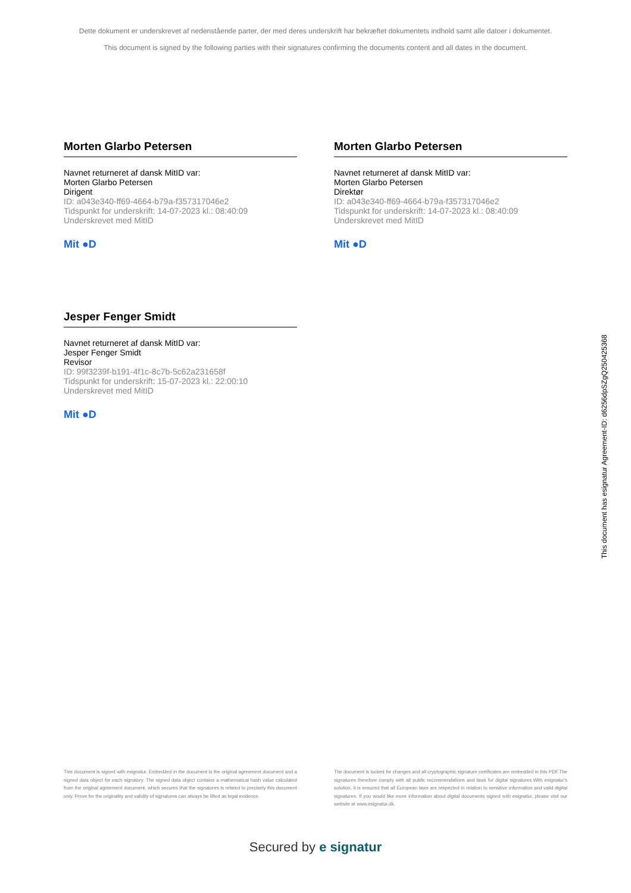Dette dokument er underskrevet af nedenstående parter, der med deres underskrift har bekræftet dokumentets indhold samt alle datoer i dokumentet.
This document is signed by the following parties with their signatures confirming the documents content and all dates in the document.
Morten Glarbo Petersen
Navnet returneret af dansk MitID var:
Morten Glarbo Petersen
Dirigent
ID: a043e340-ff69-4664-b79a-f357317046e2
Tidspunkt for underskrift: 14-07-2023 kl.: 08:40:09
Underskrevet med MitID
Mit ●D
Morten Glarbo Petersen
Navnet returneret af dansk MitID var:
Morten Glarbo Petersen
Direktør
ID: a043e340-ff69-4664-b79a-f357317046e2
Tidspunkt for underskrift: 14-07-2023 kl.: 08:40:09
Underskrevet med MitID
Mit ●D
Jesper Fenger Smidt
Navnet returneret af dansk MitID var:
Jesper Fenger Smidt
Revisor
ID: 99f3239f-b191-4f1c-8c7b-5c62a231658f
Tidspunkt for underskrift: 15-07-2023 kl.: 22:00:10
Underskrevet med MitID
Mit ●D
This document has esignatur Agreement-ID: d6256dpSZgQ250425368
This document is signed with esignatur. Embedded in the document is the original agreement document and a signed data object for each signatory. The signed data object contains a mathematical hash value calculated from the original agreement document, which secures that the signatures is related to precisely this document only. Prove for the originality and validity of signatures can always be lifted as legal evidence.
The document is locked for changes and all cryptographic signature certificates are embedded in this PDF.The signatures therefore comply with all public recommendations and laws for digital signatures.With esignatur's solution, it is ensured that all European laws are respected in relation to sensitive information and valid digital signatures. If you would like more information about digital documents signed with esignatur, please visit our website at www.esignatur.dk.
Secured by e signatur